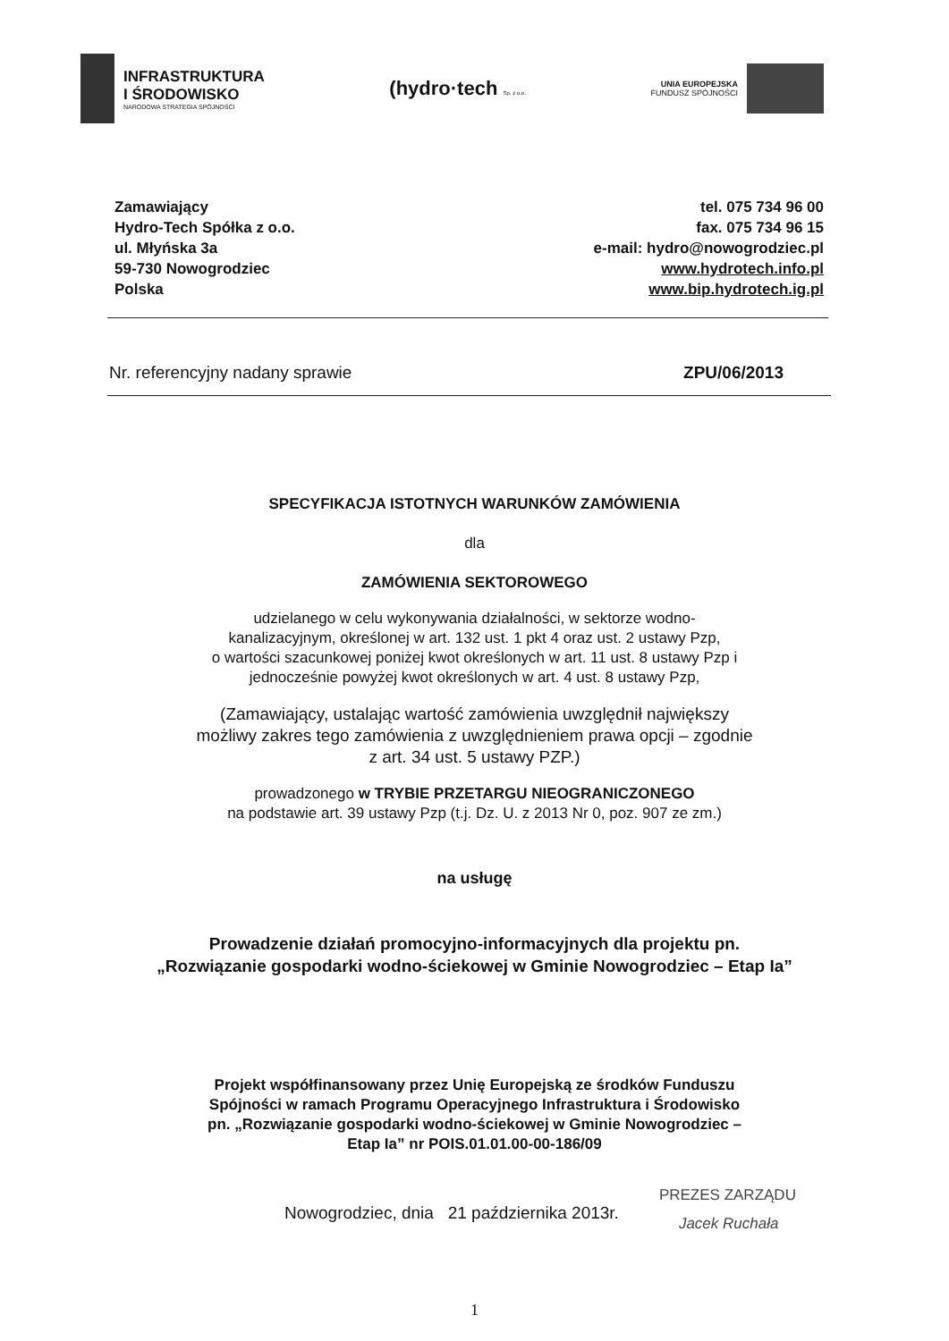INFRASTRUKTURA
I ŚRODOWISKO
NARODOWA STRATEGIA SPÓJNOŚCI
(hydro·tech Sp. z o.o.
UNIA EUROPEJSKA
FUNDUSZ SPÓJNOŚCI
Zamawiający
Hydro-Tech Spółka z o.o.
ul. Młyńska 3a
59-730 Nowogrodziec
Polska
tel. 075 734 96 00
fax. 075 734 96 15
e-mail: hydro@nowogrodziec.pl
www.hydrotech.info.pl
www.bip.hydrotech.ig.pl
Nr. referencyjny nadany sprawie ZPU/06/2013
SPECYFIKACJA ISTOTNYCH WARUNKÓW ZAMÓWIENIA
dla
ZAMÓWIENIA SEKTOROWEGO
udzielanego w celu wykonywania działalności, w sektorze wodno-
kanalizacyjnym, określonej w art. 132 ust. 1 pkt 4 oraz ust. 2 ustawy Pzp,
o wartości szacunkowej poniżej kwot określonych w art. 11 ust. 8 ustawy Pzp i
jednocześnie powyżej kwot określonych w art. 4 ust. 8 ustawy Pzp,
(Zamawiający, ustalając wartość zamówienia uwzględnił największy
możliwy zakres tego zamówienia z uwzględnieniem prawa opcji – zgodnie
z art. 34 ust. 5 ustawy PZP.)
prowadzonego w TRYBIE PRZETARGU NIEOGRANICZONEGO
na podstawie art. 39 ustawy Pzp (t.j. Dz. U. z 2013 Nr 0, poz. 907 ze zm.)
na usługę
Prowadzenie działań promocyjno-informacyjnych dla projektu pn.
„Rozwiązanie gospodarki wodno-ściekowej w Gminie Nowogrodziec – Etap Ia”
Projekt współfinansowany przez Unię Europejską ze środków Funduszu
Spójności w ramach Programu Operacyjnego Infrastruktura i Środowisko
pn. „Rozwiązanie gospodarki wodno-ściekowej w Gminie Nowogrodziec –
Etap Ia” nr POIS.01.01.00-00-186/09
Nowogrodziec, dnia 21 października 2013r.
PREZES ZARZĄDU
Jacek Ruchała
1